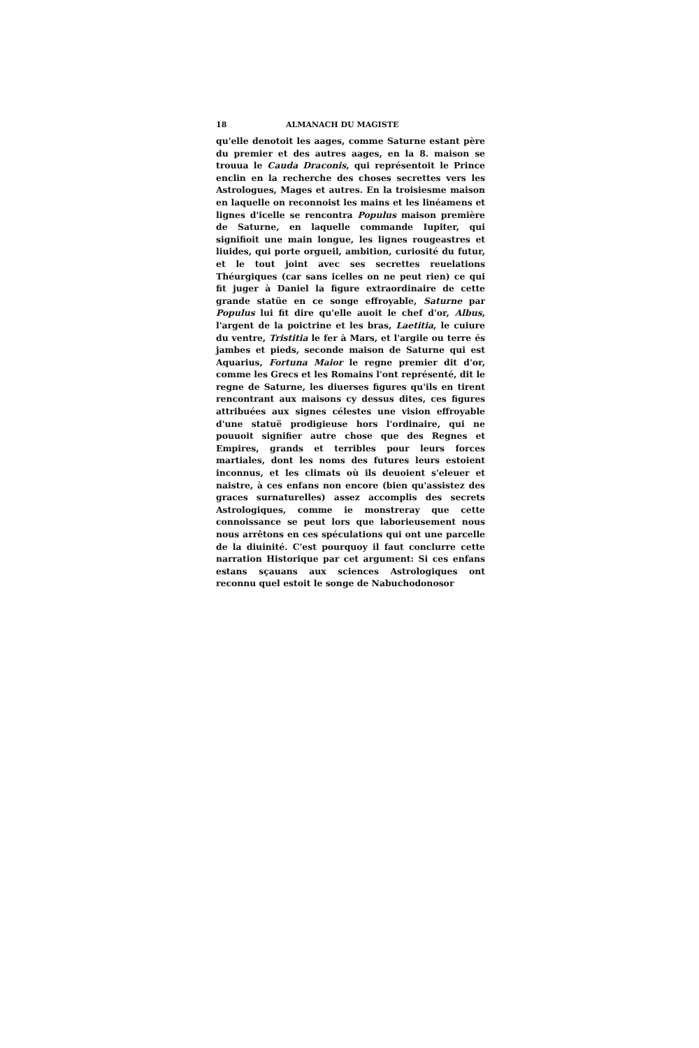18 ALMANACH DU MAGISTE
qu'elle denotoit les aages, comme Saturne estant père du premier et des autres aages, en la 8. maison se trouua le Cauda Draconis, qui représentoit le Prince enclin en la recherche des choses secrettes vers les Astrologues, Mages et autres. En la troisiesme maison en laquelle on reconnoist les mains et les linéamens et lignes d'icelle se rencontra Populus maison première de Saturne, en laquelle commande Iupiter, qui signifioit une main longue, les lignes rougeastres et liuides, qui porte orgueil, ambition, curiosité du futur, et le tout joint avec ses secrettes reuelations Théurgiques (car sans icelles on ne peut rien) ce qui fit juger à Daniel la figure extraordinaire de cette grande statüe en ce songe effroyable, Saturne par Populus lui fit dire qu'elle auoit le chef d'or, Albus, l'argent de la poictrine et les bras, Laetitia, le cuiure du ventre, Tristitia le fer à Mars, et l'argile ou terre és jambes et pieds, seconde maison de Saturne qui est Aquarius, Fortuna Maior le regne premier dit d'or, comme les Grecs et les Romains l'ont représenté, dit le regne de Saturne, les diuerses figures qu'ils en tirent rencontrant aux maisons cy dessus dites, ces figures attribuées aux signes célestes une vision effroyable d'une statuë prodigieuse hors l'ordinaire, qui ne pouuoit signifier autre chose que des Regnes et Empires, grands et terribles pour leurs forces martiales, dont les noms des futures leurs estoient inconnus, et les climats où ils deuoient s'eleuer et naistre, à ces enfans non encore (bien qu'assistez des graces surnaturelles) assez accomplis des secrets Astrologiques, comme ie monstreray que cette connoissance se peut lors que laborieusement nous nous arrêtons en ces spéculations qui ont une parcelle de la diuinité. C'est pourquoy il faut conclurre cette narration Historique par cet argument: Si ces enfans estans sçauans aux sciences Astrologiques ont reconnu quel estoit le songe de Nabuchodonosor